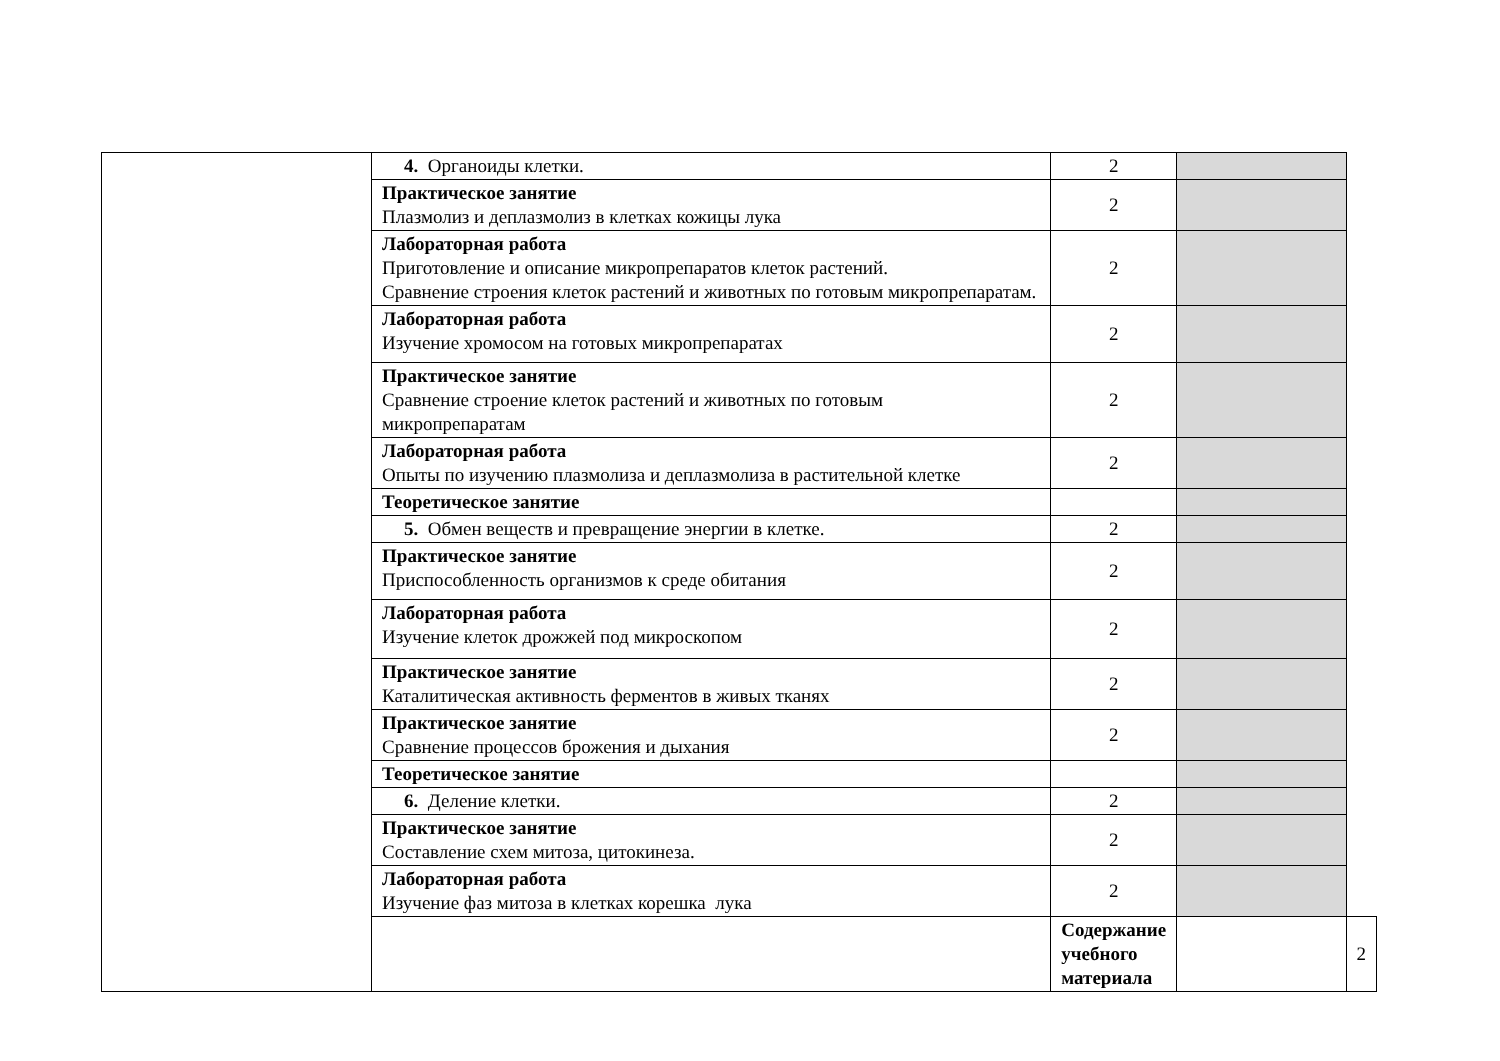| | 4. Органоиды клетки. | 2 | | |
| | Практическое занятие Плазмолиз и деплазмолиз в клетках кожицы лука | 2 | | |
| | Лабораторная работа Приготовление и описание микропрепаратов клеток растений. Сравнение строения клеток растений и животных по готовым микропрепаратам. | 2 | | |
| | Лабораторная работа Изучение хромосом на готовых микропрепаратах | 2 | | |
| | Практическое занятие Сравнение строение клеток растений и животных по готовым микропрепаратам | 2 | | |
| | Лабораторная работа Опыты по изучению плазмолиза и деплазмолиза в растительной клетке | 2 | | |
| | Теоретическое занятие | | | |
| | 5. Обмен веществ и превращение энергии в клетке. | 2 | | |
| | Практическое занятие Приспособленность организмов к среде обитания | 2 | | |
| | Лабораторная работа Изучение клеток дрожжей под микроскопом | 2 | | |
| | Практическое занятие Каталитическая активность ферментов в живых тканях | 2 | | |
| | Практическое занятие Сравнение процессов брожения и дыхания | 2 | | |
| | Теоретическое занятие | | | |
| | 6. Деление клетки. | 2 | | |
| | Практическое занятие Составление схем митоза, цитокинеза. | 2 | | |
| | Лабораторная работа Изучение фаз митоза в клетках корешка лука | 2 | | |
| | | Содержание учебного материала | | 2 |